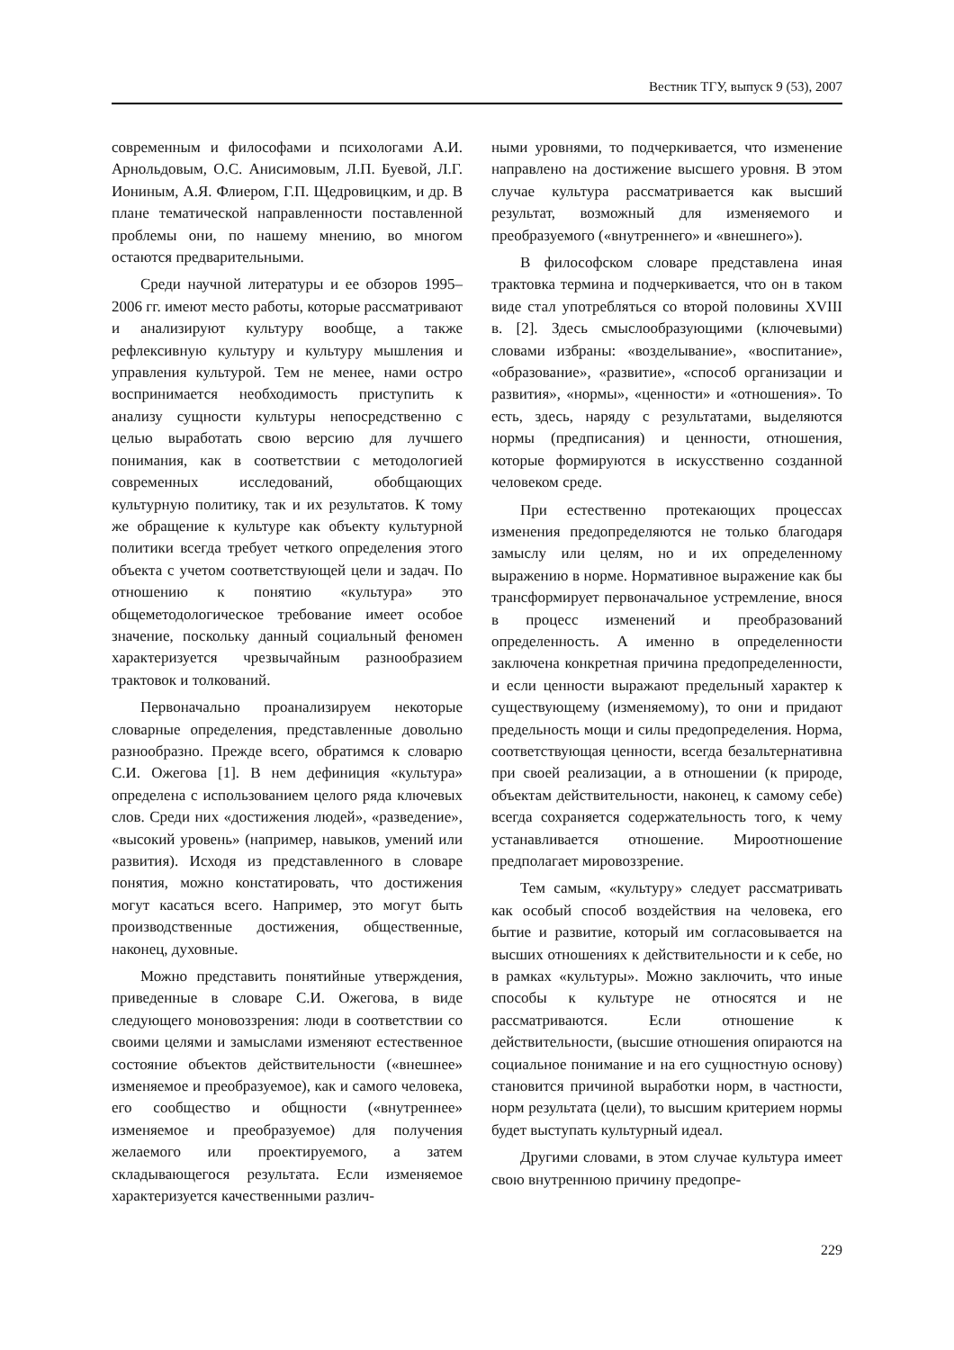Вестник ТГУ, выпуск 9 (53), 2007
современным и философами и психологами А.И. Арнольдовым, О.С. Анисимовым, Л.П. Буевой, Л.Г. Иониным, А.Я. Флиером, Г.П. Щедровицким, и др. В плане тематической направленности поставленной проблемы они, по нашему мнению, во многом остаются предварительными.
Среди научной литературы и ее обзоров 1995–2006 гг. имеют место работы, которые рассматривают и анализируют культуру вообще, а также рефлексивную культуру и культуру мышления и управления культурой. Тем не менее, нами остро воспринимается необходимость приступить к анализу сущности культуры непосредственно с целью выработать свою версию для лучшего понимания, как в соответствии с методологией современных исследований, обобщающих культурную политику, так и их результатов. К тому же обращение к культуре как объекту культурной политики всегда требует четкого определения этого объекта с учетом соответствующей цели и задач. По отношению к понятию «культура» это общеметодологическое требование имеет особое значение, поскольку данный социальный феномен характеризуется чрезвычайным разнообразием трактовок и толкований.
Первоначально проанализируем некоторые словарные определения, представленные довольно разнообразно. Прежде всего, обратимся к словарю С.И. Ожегова [1]. В нем дефиниция «культура» определена с использованием целого ряда ключевых слов. Среди них «достижения людей», «разведение», «высокий уровень» (например, навыков, умений или развития). Исходя из представленного в словаре понятия, можно констатировать, что достижения могут касаться всего. Например, это могут быть производственные достижения, общественные, наконец, духовные.
Можно представить понятийные утверждения, приведенные в словаре С.И. Ожегова, в виде следующего моновоззрения: люди в соответствии со своими целями и замыслами изменяют естественное состояние объектов действительности («внешнее» изменяемое и преобразуемое), как и самого человека, его сообщество и общности («внутреннее» изменяемое и преобразуемое) для получения желаемого или проектируемого, а затем складывающегося результата. Если изменяемое характеризуется качественными различ-
ными уровнями, то подчеркивается, что изменение направлено на достижение высшего уровня. В этом случае культура рассматривается как высший результат, возможный для изменяемого и преобразуемого («внутреннего» и «внешнего»).
В философском словаре представлена иная трактовка термина и подчеркивается, что он в таком виде стал употребляться со второй половины XVIII в. [2]. Здесь смыслообразующими (ключевыми) словами избраны: «возделывание», «воспитание», «образование», «развитие», «способ организации и развития», «нормы», «ценности» и «отношения». То есть, здесь, наряду с результатами, выделяются нормы (предписания) и ценности, отношения, которые формируются в искусственно созданной человеком среде.
При естественно протекающих процессах изменения предопределяются не только благодаря замыслу или целям, но и их определенному выражению в норме. Нормативное выражение как бы трансформирует первоначальное устремление, внося в процесс изменений и преобразований определенность. А именно в определенности заключена конкретная причина предопределенности, и если ценности выражают предельный характер к существующему (изменяемому), то они и придают предельность мощи и силы предопределения. Норма, соответствующая ценности, всегда безальтернативна при своей реализации, а в отношении (к природе, объектам действительности, наконец, к самому себе) всегда сохраняется содержательность того, к чему устанавливается отношение. Мироотношение предполагает мировоззрение.
Тем самым, «культуру» следует рассматривать как особый способ воздействия на человека, его бытие и развитие, который им согласовывается на высших отношениях к действительности и к себе, но в рамках «культуры». Можно заключить, что иные способы к культуре не относятся и не рассматриваются. Если отношение к действительности, (высшие отношения опираются на социальное понимание и на его сущностную основу) становится причиной выработки норм, в частности, норм результата (цели), то высшим критерием нормы будет выступать культурный идеал.
Другими словами, в этом случае культура имеет свою внутреннюю причину предопре-
229